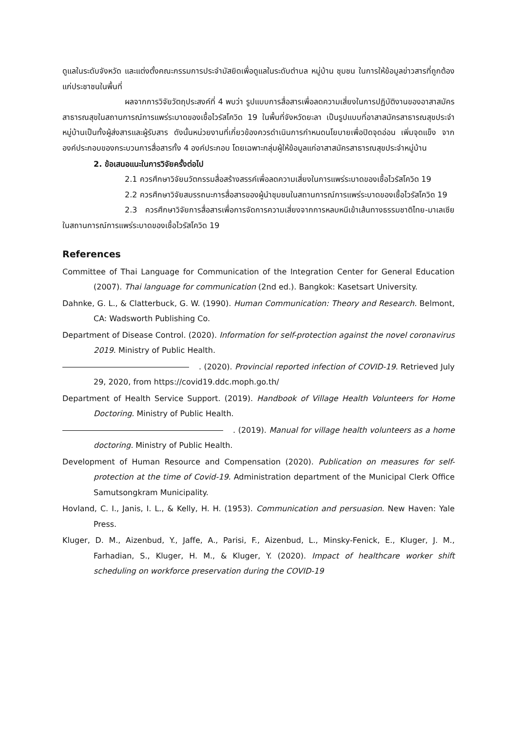ดูแลในระดับจังหวัด และแต่งตั้งคณะกรรมการประจำมัสยิดเพื่อดูแลในระดับตำบล หมู่บ้าน ชุมชน ในการให้ข้อมูลข่าวสารที่ถูกต้องแก่ประชาชนในพื้นที่
ผลจากการวิจัยวัตถุประสงค์ที่ 4 พบว่า รูปแบบการสื่อสารเพื่อลดความเสี่ยงในการปฏิบัติงานของอาสาสมัครสาธารณสุขในสถานการณ์การแพร่ระบาดของเชื้อไวรัสโควิด 19 ในพื้นที่จังหวัดยะลา เป็นรูปแบบที่อาสาสมัครสาธารณสุขประจำหมู่บ้านเป็นทั้งผู้ส่งสารและผู้รับสาร ดังนั้นหน่วยงานที่เกี่ยวข้องควรดำเนินการกำหนดนโยบายเพื่อปิดจุดอ่อน เพิ่มจุดแข็ง จากองค์ประกอบของกระบวนการสื่อสารทั้ง 4 องค์ประกอบ โดยเฉพาะกลุ่มผู้ให้ข้อมูลแก่อาสาสมัครสาธารณสุขประจำหมู่บ้าน
2. ข้อเสนอแนะในการวิจัยครั้งต่อไป
2.1 ควรศึกษาวิจัยนวัตกรรมสื่อสร้างสรรค์เพื่อลดความเสี่ยงในการแพร่ระบาดของเชื้อไวรัสโควิด 19
2.2 ควรศึกษาวิจัยสมรรถนะการสื่อสารของผู้นำชุมชนในสถานการณ์การแพร่ระบาดของเชื้อไวรัสโควิด 19
2.3 ควรศึกษาวิจัยการสื่อสารเพื่อการจัดการความเสี่ยงจากการหลบหนีเข้าเส้นทางธรรมชาติไทย-มาเลเซียในสถานการณ์การแพร่ระบาดของเชื้อไวรัสโควิด 19
References
Committee of Thai Language for Communication of the Integration Center for General Education (2007). Thai language for communication (2nd ed.). Bangkok: Kasetsart University.
Dahnke, G. L., & Clatterbuck, G. W. (1990). Human Communication: Theory and Research. Belmont, CA: Wadsworth Publishing Co.
Department of Disease Control. (2020). Information for self-protection against the novel coronavirus 2019. Ministry of Public Health.
. (2020). Provincial reported infection of COVID-19. Retrieved July 29, 2020, from https://covid19.ddc.moph.go.th/
Department of Health Service Support. (2019). Handbook of Village Health Volunteers for Home Doctoring. Ministry of Public Health.
. (2019). Manual for village health volunteers as a home doctoring. Ministry of Public Health.
Development of Human Resource and Compensation (2020). Publication on measures for self-protection at the time of Covid-19. Administration department of the Municipal Clerk Office Samutsongkram Municipality.
Hovland, C. I., Janis, I. L., & Kelly, H. H. (1953). Communication and persuasion. New Haven: Yale Press.
Kluger, D. M., Aizenbud, Y., Jaffe, A., Parisi, F., Aizenbud, L., Minsky-Fenick, E., Kluger, J. M., Farhadian, S., Kluger, H. M., & Kluger, Y. (2020). Impact of healthcare worker shift scheduling on workforce preservation during the COVID-19